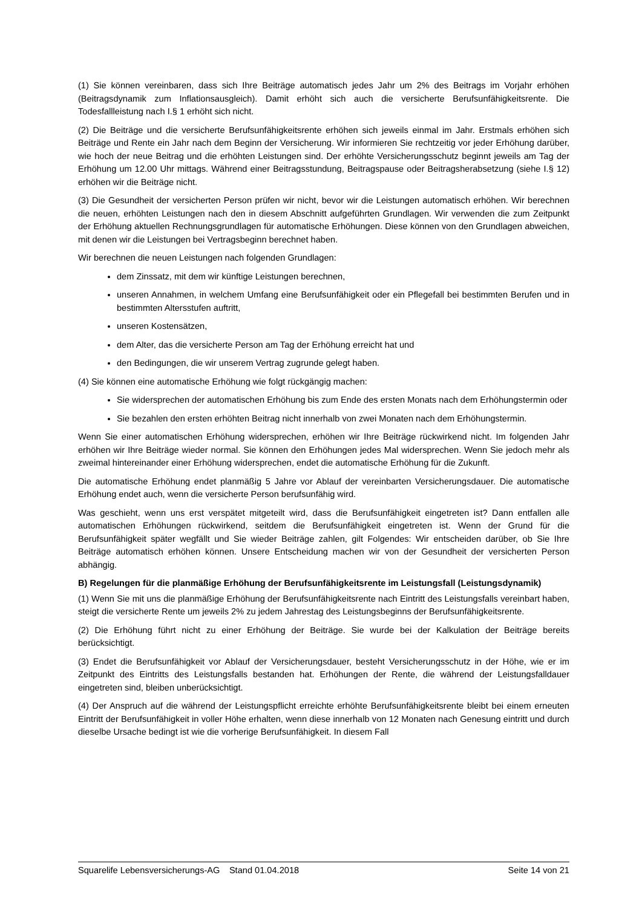(1) Sie können vereinbaren, dass sich Ihre Beiträge automatisch jedes Jahr um 2% des Beitrags im Vorjahr erhöhen (Beitragsdynamik zum Inflationsausgleich). Damit erhöht sich auch die versicherte Berufsunfähigkeitsrente. Die Todesfallleistung nach I.§ 1 erhöht sich nicht.
(2) Die Beiträge und die versicherte Berufsunfähigkeitsrente erhöhen sich jeweils einmal im Jahr. Erstmals erhöhen sich Beiträge und Rente ein Jahr nach dem Beginn der Versicherung. Wir informieren Sie rechtzeitig vor jeder Erhöhung darüber, wie hoch der neue Beitrag und die erhöhten Leistungen sind. Der erhöhte Versicherungsschutz beginnt jeweils am Tag der Erhöhung um 12.00 Uhr mittags. Während einer Beitragsstundung, Beitragspause oder Beitragsherabsetzung (siehe I.§ 12) erhöhen wir die Beiträge nicht.
(3) Die Gesundheit der versicherten Person prüfen wir nicht, bevor wir die Leistungen automatisch erhöhen. Wir berechnen die neuen, erhöhten Leistungen nach den in diesem Abschnitt aufgeführten Grundlagen. Wir verwenden die zum Zeitpunkt der Erhöhung aktuellen Rechnungsgrundlagen für automatische Erhöhungen. Diese können von den Grundlagen abweichen, mit denen wir die Leistungen bei Vertragsbeginn berechnet haben.
Wir berechnen die neuen Leistungen nach folgenden Grundlagen:
dem Zinssatz, mit dem wir künftige Leistungen berechnen,
unseren Annahmen, in welchem Umfang eine Berufsunfähigkeit oder ein Pflegefall bei bestimmten Berufen und in bestimmten Altersstufen auftritt,
unseren Kostensätzen,
dem Alter, das die versicherte Person am Tag der Erhöhung erreicht hat und
den Bedingungen, die wir unserem Vertrag zugrunde gelegt haben.
(4) Sie können eine automatische Erhöhung wie folgt rückgängig machen:
Sie widersprechen der automatischen Erhöhung bis zum Ende des ersten Monats nach dem Erhöhungstermin oder
Sie bezahlen den ersten erhöhten Beitrag nicht innerhalb von zwei Monaten nach dem Erhöhungstermin.
Wenn Sie einer automatischen Erhöhung widersprechen, erhöhen wir Ihre Beiträge rückwirkend nicht. Im folgenden Jahr erhöhen wir Ihre Beiträge wieder normal. Sie können den Erhöhungen jedes Mal widersprechen. Wenn Sie jedoch mehr als zweimal hintereinander einer Erhöhung widersprechen, endet die automatische Erhöhung für die Zukunft.
Die automatische Erhöhung endet planmäßig 5 Jahre vor Ablauf der vereinbarten Versicherungsdauer. Die automatische Erhöhung endet auch, wenn die versicherte Person berufsunfähig wird.
Was geschieht, wenn uns erst verspätet mitgeteilt wird, dass die Berufsunfähigkeit eingetreten ist? Dann entfallen alle automatischen Erhöhungen rückwirkend, seitdem die Berufsunfähigkeit eingetreten ist. Wenn der Grund für die Berufsunfähigkeit später wegfällt und Sie wieder Beiträge zahlen, gilt Folgendes: Wir entscheiden darüber, ob Sie Ihre Beiträge automatisch erhöhen können. Unsere Entscheidung machen wir von der Gesundheit der versicherten Person abhängig.
B) Regelungen für die planmäßige Erhöhung der Berufsunfähigkeitsrente im Leistungsfall (Leistungsdynamik)
(1) Wenn Sie mit uns die planmäßige Erhöhung der Berufsunfähigkeitsrente nach Eintritt des Leistungsfalls vereinbart haben, steigt die versicherte Rente um jeweils 2% zu jedem Jahrestag des Leistungsbeginns der Berufsunfähigkeitsrente.
(2) Die Erhöhung führt nicht zu einer Erhöhung der Beiträge. Sie wurde bei der Kalkulation der Beiträge bereits berücksichtigt.
(3) Endet die Berufsunfähigkeit vor Ablauf der Versicherungsdauer, besteht Versicherungsschutz in der Höhe, wie er im Zeitpunkt des Eintritts des Leistungsfalls bestanden hat. Erhöhungen der Rente, die während der Leistungsfalldauer eingetreten sind, bleiben unberücksichtigt.
(4) Der Anspruch auf die während der Leistungspflicht erreichte erhöhte Berufsunfähigkeitsrente bleibt bei einem erneuten Eintritt der Berufsunfähigkeit in voller Höhe erhalten, wenn diese innerhalb von 12 Monaten nach Genesung eintritt und durch dieselbe Ursache bedingt ist wie die vorherige Berufsunfähigkeit. In diesem Fall
Squarelife Lebensversicherungs-AG Stand 01.04.2018 Seite 14 von 21